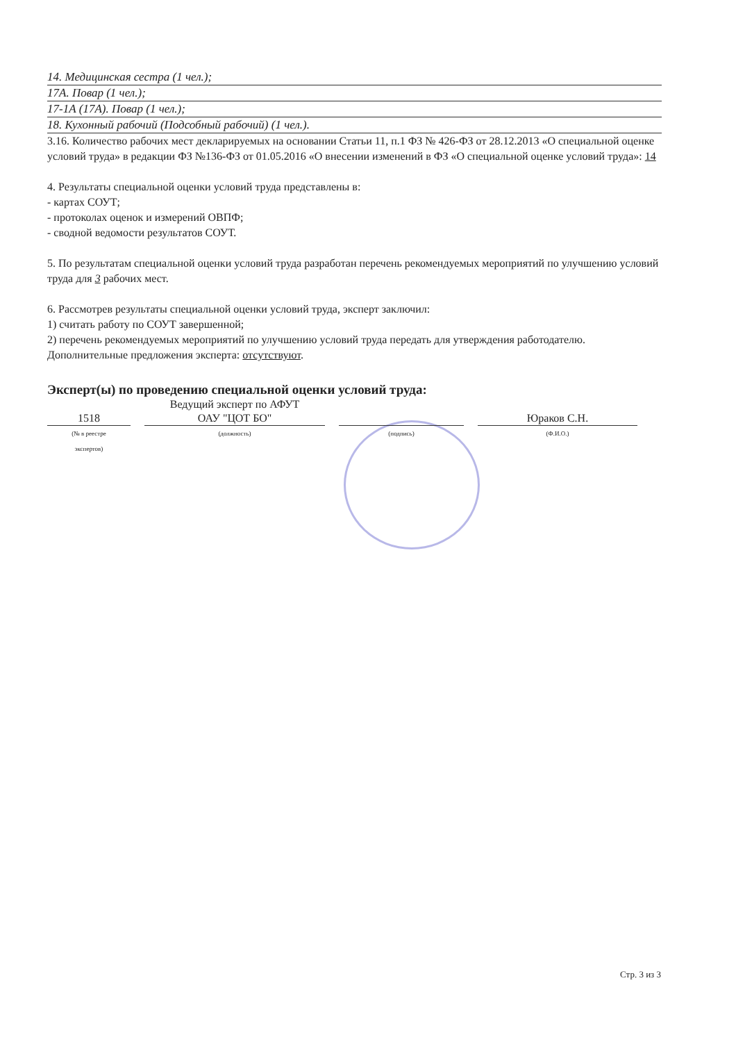14. Медицинская сестра (1 чел.);
17А. Повар (1 чел.);
17-1А (17А). Повар (1 чел.);
18. Кухонный рабочий (Подсобный рабочий) (1 чел.).
3.16. Количество рабочих мест декларируемых на основании Статьи 11, п.1 ФЗ № 426-ФЗ от 28.12.2013 «О специальной оценке условий труда» в редакции ФЗ №136-ФЗ от 01.05.2016 «О внесении изменений в ФЗ «О специальной оценке условий труда»: 14
4. Результаты специальной оценки условий труда представлены в:
- картах СОУТ;
- протоколах оценок и измерений ОВПФ;
- сводной ведомости результатов СОУТ.
5. По результатам специальной оценки условий труда разработан перечень рекомендуемых мероприятий по улучшению условий труда для 3 рабочих мест.
6. Рассмотрев результаты специальной оценки условий труда, эксперт заключил:
1) считать работу по СОУТ завершенной;
2) перечень рекомендуемых мероприятий по улучшению условий труда передать для утверждения работодателю.
Дополнительные предложения эксперта: отсутствуют.
Эксперт(ы) по проведению специальной оценки условий труда:
1518
(№ в реестре
экспертов)
Ведущий эксперт по АФУТ
ОАУ "ЦОТ БО"
(должность)
(подпись)
Юраков С.Н.
(Ф.И.О.)
Стр. 3 из 3